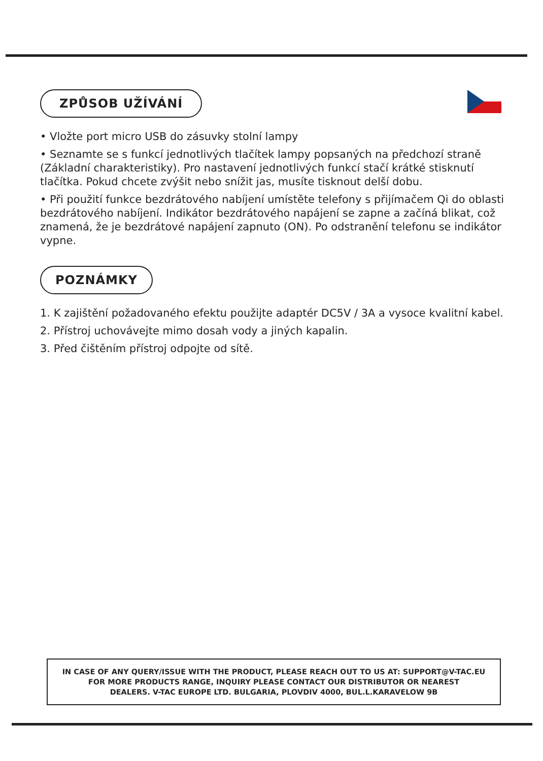ZPŮSOB UŽÍVÁNÍ
• Vložte port micro USB do zásuvky stolní lampy
• Seznamte se s funkcí jednotlivých tlačítek lampy popsaných na předchozí straně (Základní charakteristiky). Pro nastavení jednotlivých funkcí stačí krátké stisknutí tlačítka. Pokud chcete zvýšit nebo snížit jas, musíte tisknout delší dobu.
• Při použití funkce bezdrátového nabíjení umístěte telefony s přijímačem Qi do oblasti bezdrátového nabíjení. Indikátor bezdrátového napájení se zapne a začíná blikat, což znamená, že je bezdrátové napájení zapnuto (ON). Po odstranění telefonu se indikátor vypne.
POZNÁMKY
1. K zajištění požadovaného efektu použijte adaptér DC5V / 3A a vysoce kvalitní kabel.
2. Přístroj uchovávejte mimo dosah vody a jiných kapalin.
3. Před čištěním přístroj odpojte od sítě.
IN CASE OF ANY QUERY/ISSUE WITH THE PRODUCT, PLEASE REACH OUT TO US AT: SUPPORT@V-TAC.EU
FOR MORE PRODUCTS RANGE, INQUIRY PLEASE CONTACT OUR DISTRIBUTOR OR NEAREST
DEALERS. V-TAC EUROPE LTD. BULGARIA, PLOVDIV 4000, BUL.L.KARAVELOW 9B